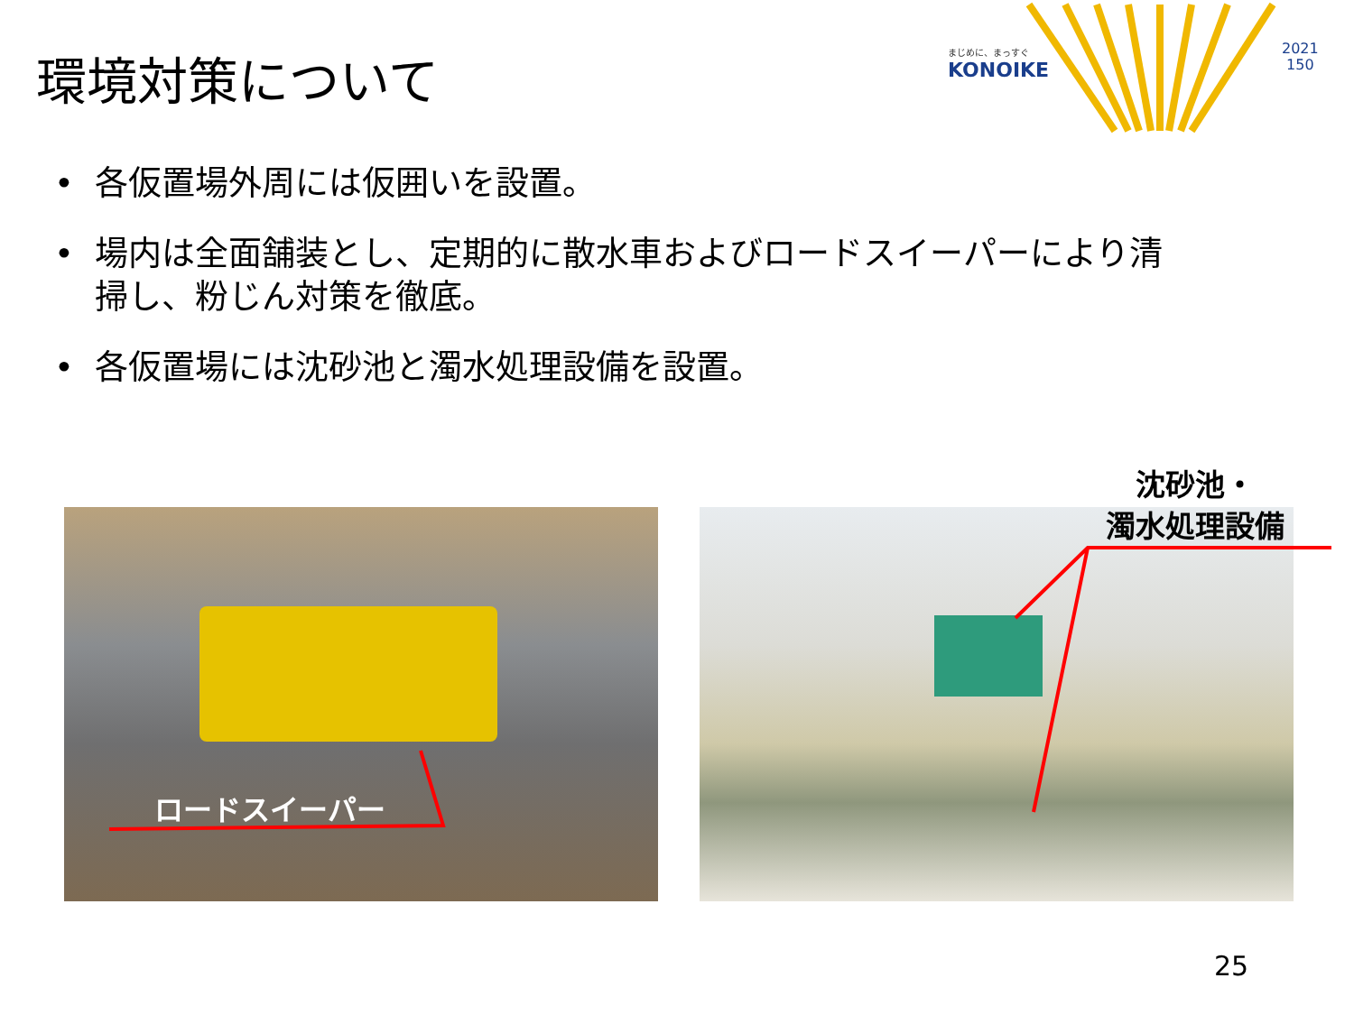環境対策について
まじめに、まっすぐ
KONOIKE
2021
150
• 各仮置場外周には仮囲いを設置。
• 場内は全面舗装とし、定期的に散水車およびロードスイーパーにより清掃し、粉じん対策を徹底。
• 各仮置場には沈砂池と濁水処理設備を設置。
ロードスイーパー
沈砂池・
濁水処理設備
25